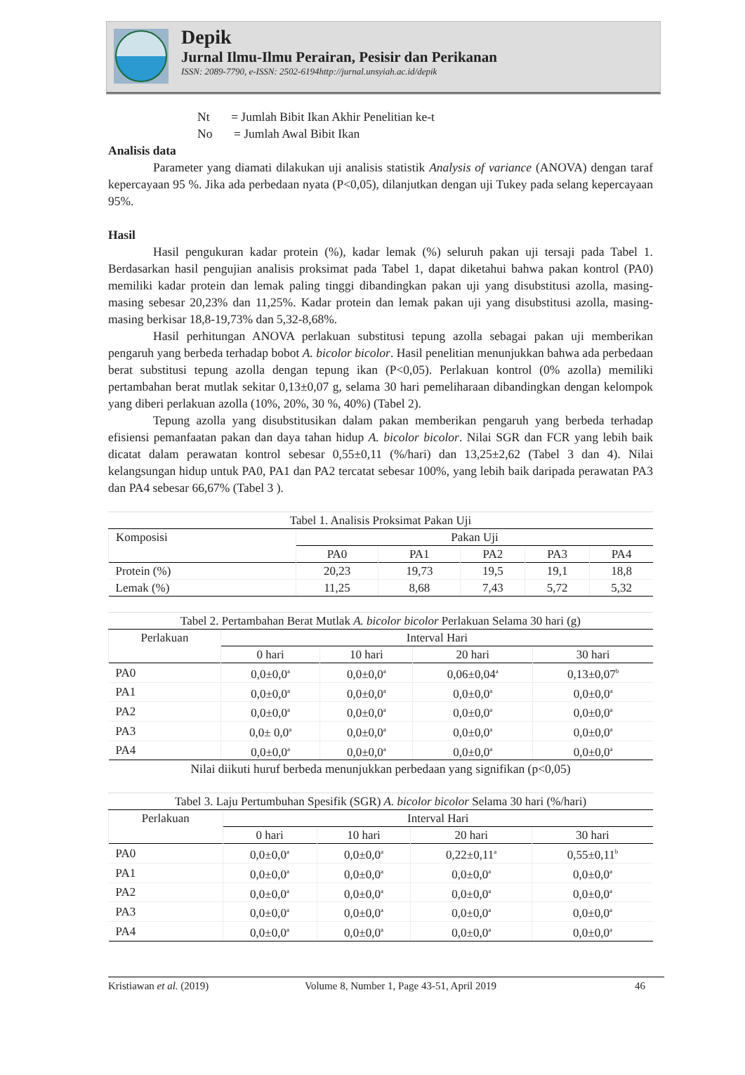Depik
Jurnal Ilmu-Ilmu Perairan, Pesisir dan Perikanan
ISSN: 2089-7790, e-ISSN: 2502-6194http://jurnal.unsyiah.ac.id/depik
Nt = Jumlah Bibit Ikan Akhir Penelitian ke-t
No = Jumlah Awal Bibit Ikan
Analisis data
Parameter yang diamati dilakukan uji analisis statistik Analysis of variance (ANOVA) dengan taraf kepercayaan 95 %. Jika ada perbedaan nyata (P<0,05), dilanjutkan dengan uji Tukey pada selang kepercayaan 95%.
Hasil
Hasil pengukuran kadar protein (%), kadar lemak (%) seluruh pakan uji tersaji pada Tabel 1. Berdasarkan hasil pengujian analisis proksimat pada Tabel 1, dapat diketahui bahwa pakan kontrol (PA0) memiliki kadar protein dan lemak paling tinggi dibandingkan pakan uji yang disubstitusi azolla, masing-masing sebesar 20,23% dan 11,25%. Kadar protein dan lemak pakan uji yang disubstitusi azolla, masing-masing berkisar 18,8-19,73% dan 5,32-8,68%.
Hasil perhitungan ANOVA perlakuan substitusi tepung azolla sebagai pakan uji memberikan pengaruh yang berbeda terhadap bobot A. bicolor bicolor. Hasil penelitian menunjukkan bahwa ada perbedaan berat substitusi tepung azolla dengan tepung ikan (P<0,05). Perlakuan kontrol (0% azolla) memiliki pertambahan berat mutlak sekitar 0,13±0,07 g, selama 30 hari pemeliharaan dibandingkan dengan kelompok yang diberi perlakuan azolla (10%, 20%, 30 %, 40%) (Tabel 2).
Tepung azolla yang disubstitusikan dalam pakan memberikan pengaruh yang berbeda terhadap efisiensi pemanfaatan pakan dan daya tahan hidup A. bicolor bicolor. Nilai SGR dan FCR yang lebih baik dicatat dalam perawatan kontrol sebesar 0,55±0,11 (%/hari) dan 13,25±2,62 (Tabel 3 dan 4). Nilai kelangsungan hidup untuk PA0, PA1 dan PA2 tercatat sebesar 100%, yang lebih baik daripada perawatan PA3 dan PA4 sebesar 66,67% (Tabel 3 ).
Tabel 1. Analisis Proksimat Pakan Uji
| Komposisi | Pakan Uji | | | | |
| --- | --- | --- | --- | --- | --- |
| | PA0 | PA1 | PA2 | PA3 | PA4 |
| Protein (%) | 20,23 | 19,73 | 19,5 | 19,1 | 18,8 |
| Lemak (%) | 11,25 | 8,68 | 7,43 | 5,72 | 5,32 |
Tabel 2. Pertambahan Berat Mutlak A. bicolor bicolor Perlakuan Selama 30 hari (g)
| Perlakuan | Interval Hari | | | |
| --- | --- | --- | --- | --- |
| | 0 hari | 10 hari | 20 hari | 30 hari |
| PA0 | 0,0±0,0<sup>a</sup> | 0,0±0,0<sup>a</sup> | 0,06±0,04<sup>a</sup> | 0,13±0,07<sup>b</sup> |
| PA1 | 0,0±0,0<sup>a</sup> | 0,0±0,0<sup>a</sup> | 0,0±0,0<sup>a</sup> | 0,0±0,0<sup>a</sup> |
| PA2 | 0,0±0,0<sup>a</sup> | 0,0±0,0<sup>a</sup> | 0,0±0,0<sup>a</sup> | 0,0±0,0<sup>a</sup> |
| PA3 | 0,0± 0,0<sup>a</sup> | 0,0±0,0<sup>a</sup> | 0,0±0,0<sup>a</sup> | 0,0±0,0<sup>a</sup> |
| PA4 | 0,0±0,0<sup>a</sup> | 0,0±0,0<sup>a</sup> | 0,0±0,0<sup>a</sup> | 0,0±0,0<sup>a</sup> |
Nilai diikuti huruf berbeda menunjukkan perbedaan yang signifikan (p<0,05)
Tabel 3. Laju Pertumbuhan Spesifik (SGR) A. bicolor bicolor Selama 30 hari (%/hari)
| Perlakuan | Interval Hari | | | |
| --- | --- | --- | --- | --- |
| | 0 hari | 10 hari | 20 hari | 30 hari |
| PA0 | 0,0±0,0<sup>a</sup> | 0,0±0,0<sup>a</sup> | 0,22±0,11<sup>a</sup> | 0,55±0,11<sup>b</sup> |
| PA1 | 0,0±0,0<sup>a</sup> | 0,0±0,0<sup>a</sup> | 0,0±0,0<sup>a</sup> | 0,0±0,0<sup>a</sup> |
| PA2 | 0,0±0,0<sup>a</sup> | 0,0±0,0<sup>a</sup> | 0,0±0,0<sup>a</sup> | 0,0±0,0<sup>a</sup> |
| PA3 | 0,0±0,0<sup>a</sup> | 0,0±0,0<sup>a</sup> | 0,0±0,0<sup>a</sup> | 0,0±0,0<sup>a</sup> |
| PA4 | 0,0±0,0<sup>a</sup> | 0,0±0,0<sup>a</sup> | 0,0±0,0<sup>a</sup> | 0,0±0,0<sup>a</sup> |
Kristiawan et al. (2019) Volume 8, Number 1, Page 43-51, April 2019 46